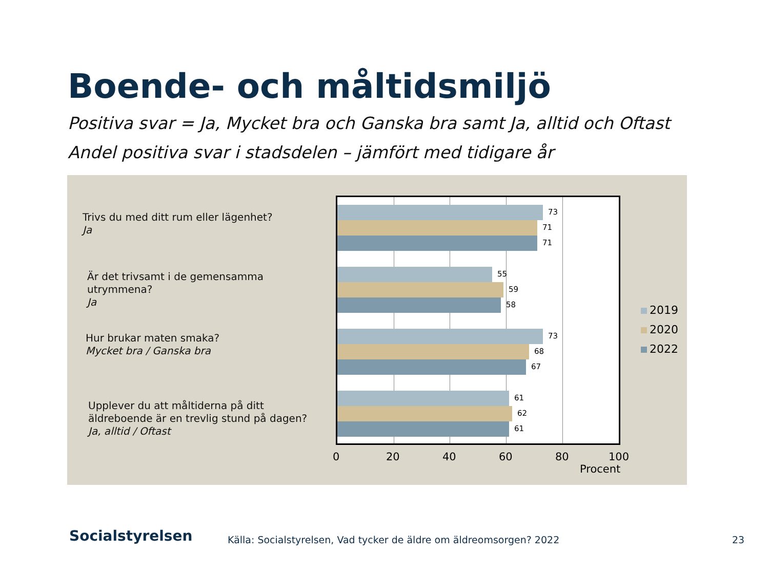Boende- och måltidsmiljö
Positiva svar = Ja, Mycket bra och Ganska bra samt Ja, alltid och Oftast
Andel positiva svar i stadsdelen – jämfört med tidigare år
Trivs du med ditt rum eller lägenhet?
Ja
Är det trivsamt i de gemensamma
utrymmena?
Ja
Hur brukar maten smaka?
Mycket bra / Ganska bra
Upplever du att måltiderna på ditt
äldreboende är en trevlig stund på dagen?
Ja, alltid / Oftast
73
71
71
55
59
58
73
68
67
61
62
61
0 20 40 60 80 100
Procent
2019
2020
2022
Socialstyrelsen
Källa: Socialstyrelsen, Vad tycker de äldre om äldreomsorgen? 2022
23